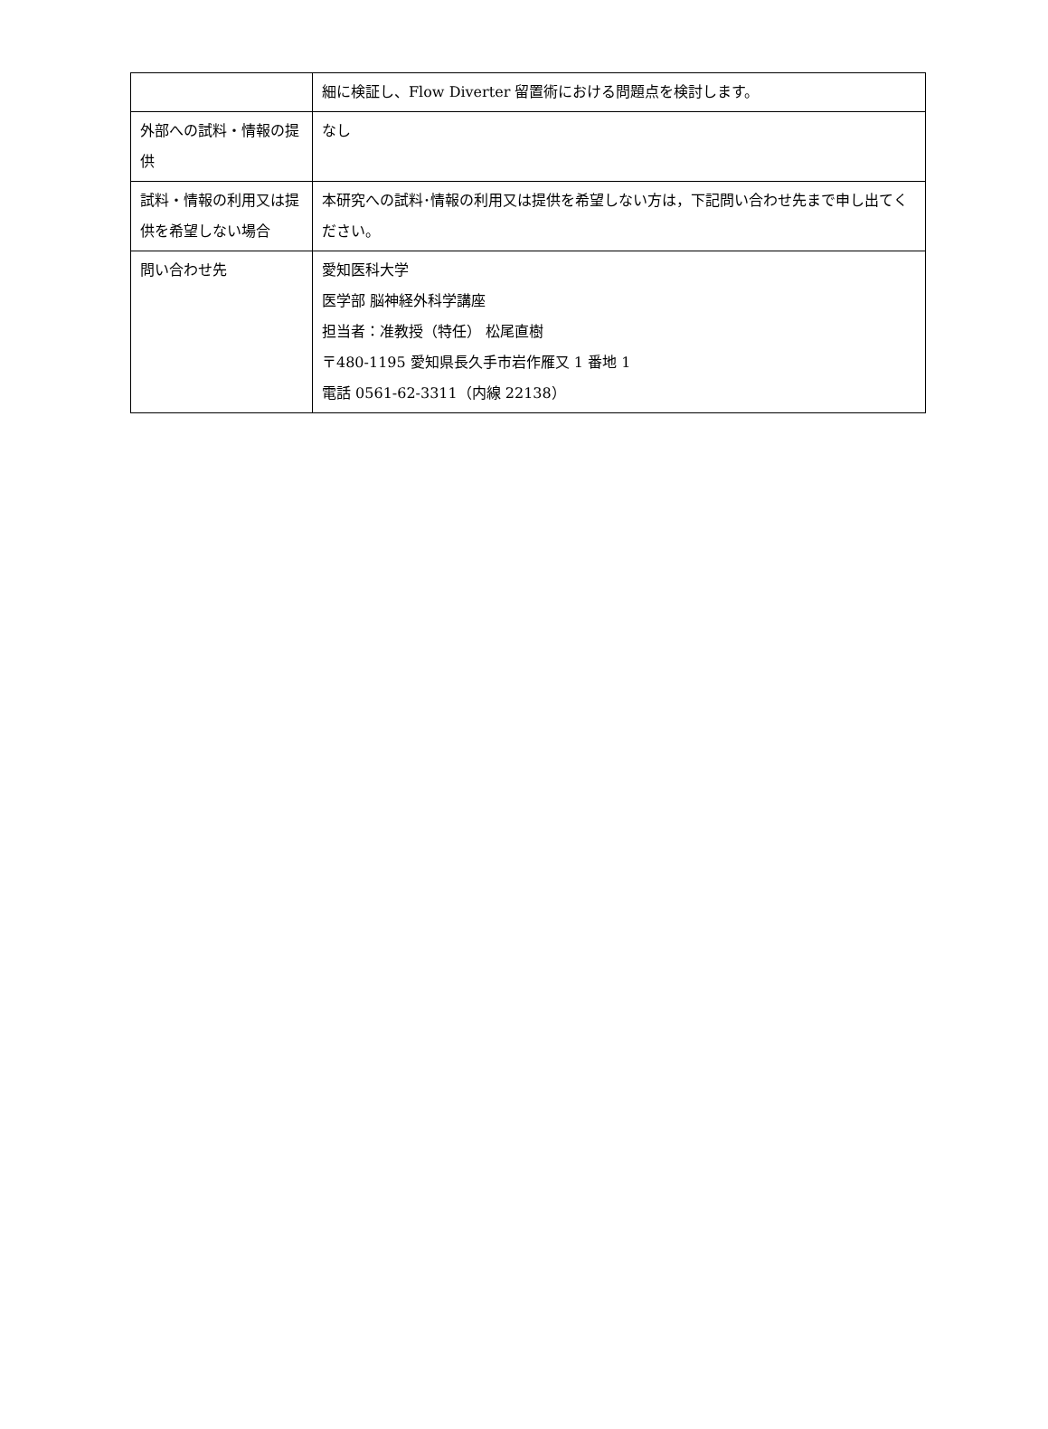| | 細に検証し、Flow Diverter 留置術における問題点を検討します。 |
| 外部への試料・情報の提供 | なし |
| 試料・情報の利用又は提供を希望しない場合 | 本研究への試料･情報の利用又は提供を希望しない方は，下記問い合わせ先まで申し出てください。 |
| 問い合わせ先 | 愛知医科大学 医学部 脳神経外科学講座 担当者：准教授（特任） 松尾直樹 〒480-1195 愛知県長久手市岩作雁又 1 番地 1 電話 0561-62-3311（内線 22138） |